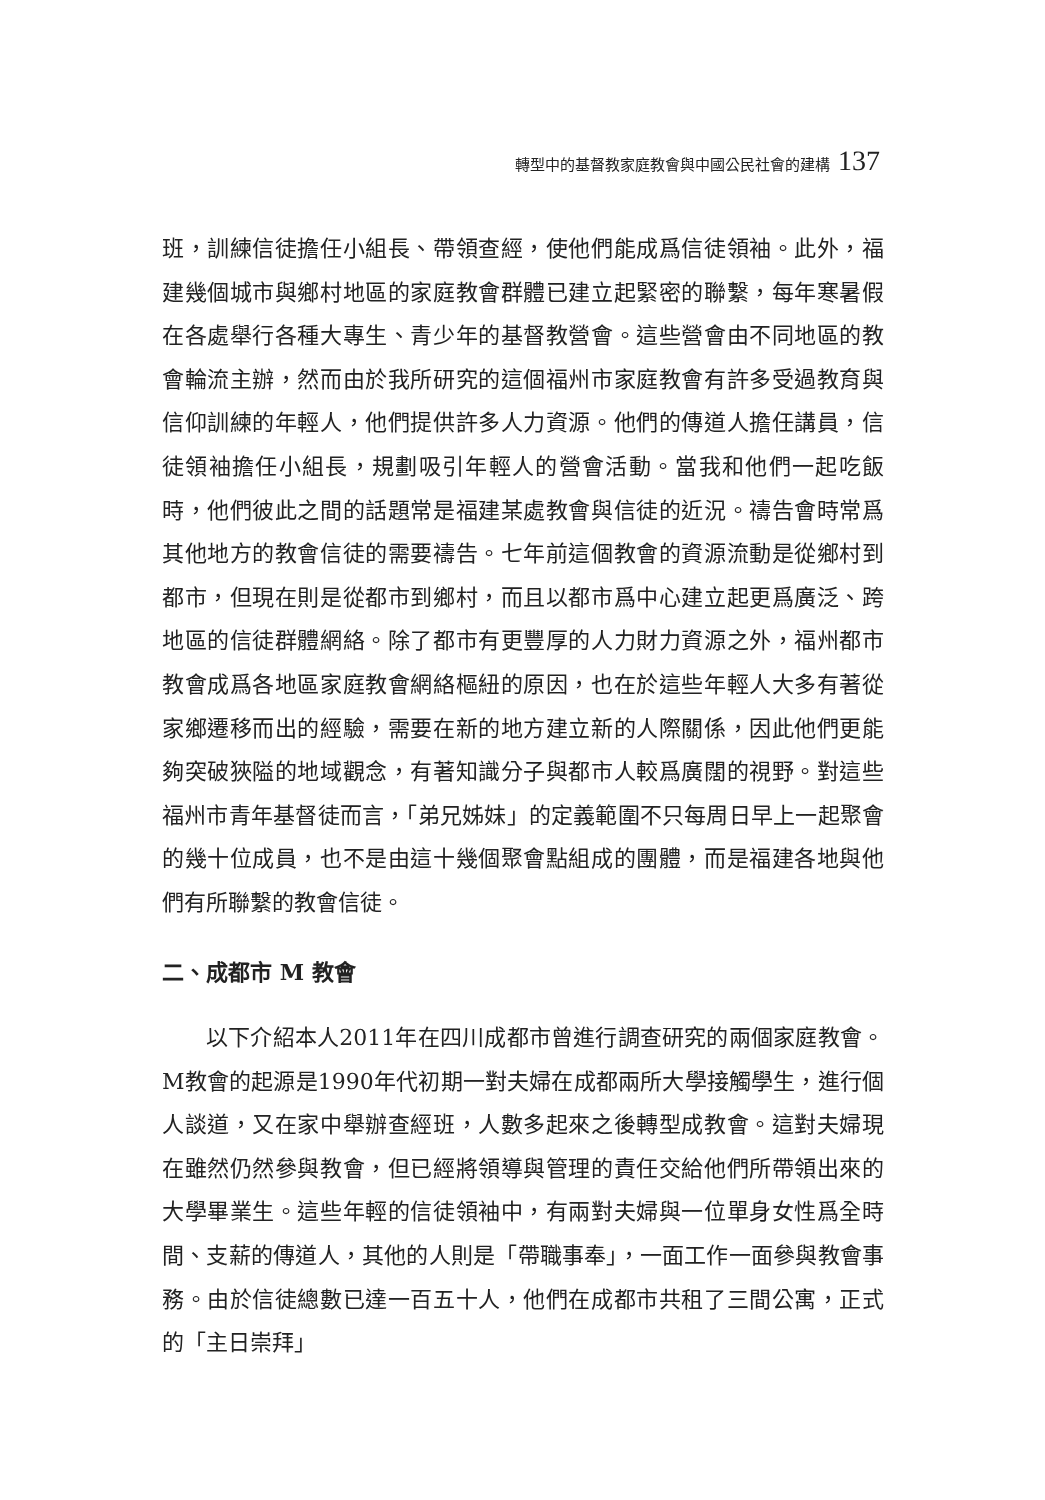轉型中的基督教家庭教會與中國公民社會的建構 137
班，訓練信徒擔任小組長、帶領查經，使他們能成爲信徒領袖。此外，福建幾個城市與鄉村地區的家庭教會群體已建立起緊密的聯繫，每年寒暑假在各處舉行各種大專生、青少年的基督教營會。這些營會由不同地區的教會輪流主辦，然而由於我所研究的這個福州市家庭教會有許多受過教育與信仰訓練的年輕人，他們提供許多人力資源。他們的傳道人擔任講員，信徒領袖擔任小組長，規劃吸引年輕人的營會活動。當我和他們一起吃飯時，他們彼此之間的話題常是福建某處教會與信徒的近況。禱告會時常爲其他地方的教會信徒的需要禱告。七年前這個教會的資源流動是從鄉村到都市，但現在則是從都市到鄉村，而且以都市爲中心建立起更爲廣泛、跨地區的信徒群體網絡。除了都市有更豐厚的人力財力資源之外，福州都市教會成爲各地區家庭教會網絡樞紐的原因，也在於這些年輕人大多有著從家鄉遷移而出的經驗，需要在新的地方建立新的人際關係，因此他們更能夠突破狹隘的地域觀念，有著知識分子與都市人較爲廣闊的視野。對這些福州市青年基督徒而言，「弟兄姊妹」的定義範圍不只每周日早上一起聚會的幾十位成員，也不是由這十幾個聚會點組成的團體，而是福建各地與他們有所聯繫的教會信徒。
二、成都市 M 教會
以下介紹本人2011年在四川成都市曾進行調查研究的兩個家庭教會。M教會的起源是1990年代初期一對夫婦在成都兩所大學接觸學生，進行個人談道，又在家中舉辦查經班，人數多起來之後轉型成教會。這對夫婦現在雖然仍然參與教會，但已經將領導與管理的責任交給他們所帶領出來的大學畢業生。這些年輕的信徒領袖中，有兩對夫婦與一位單身女性爲全時間、支薪的傳道人，其他的人則是「帶職事奉」，一面工作一面參與教會事務。由於信徒總數已達一百五十人，他們在成都市共租了三間公寓，正式的「主日崇拜」